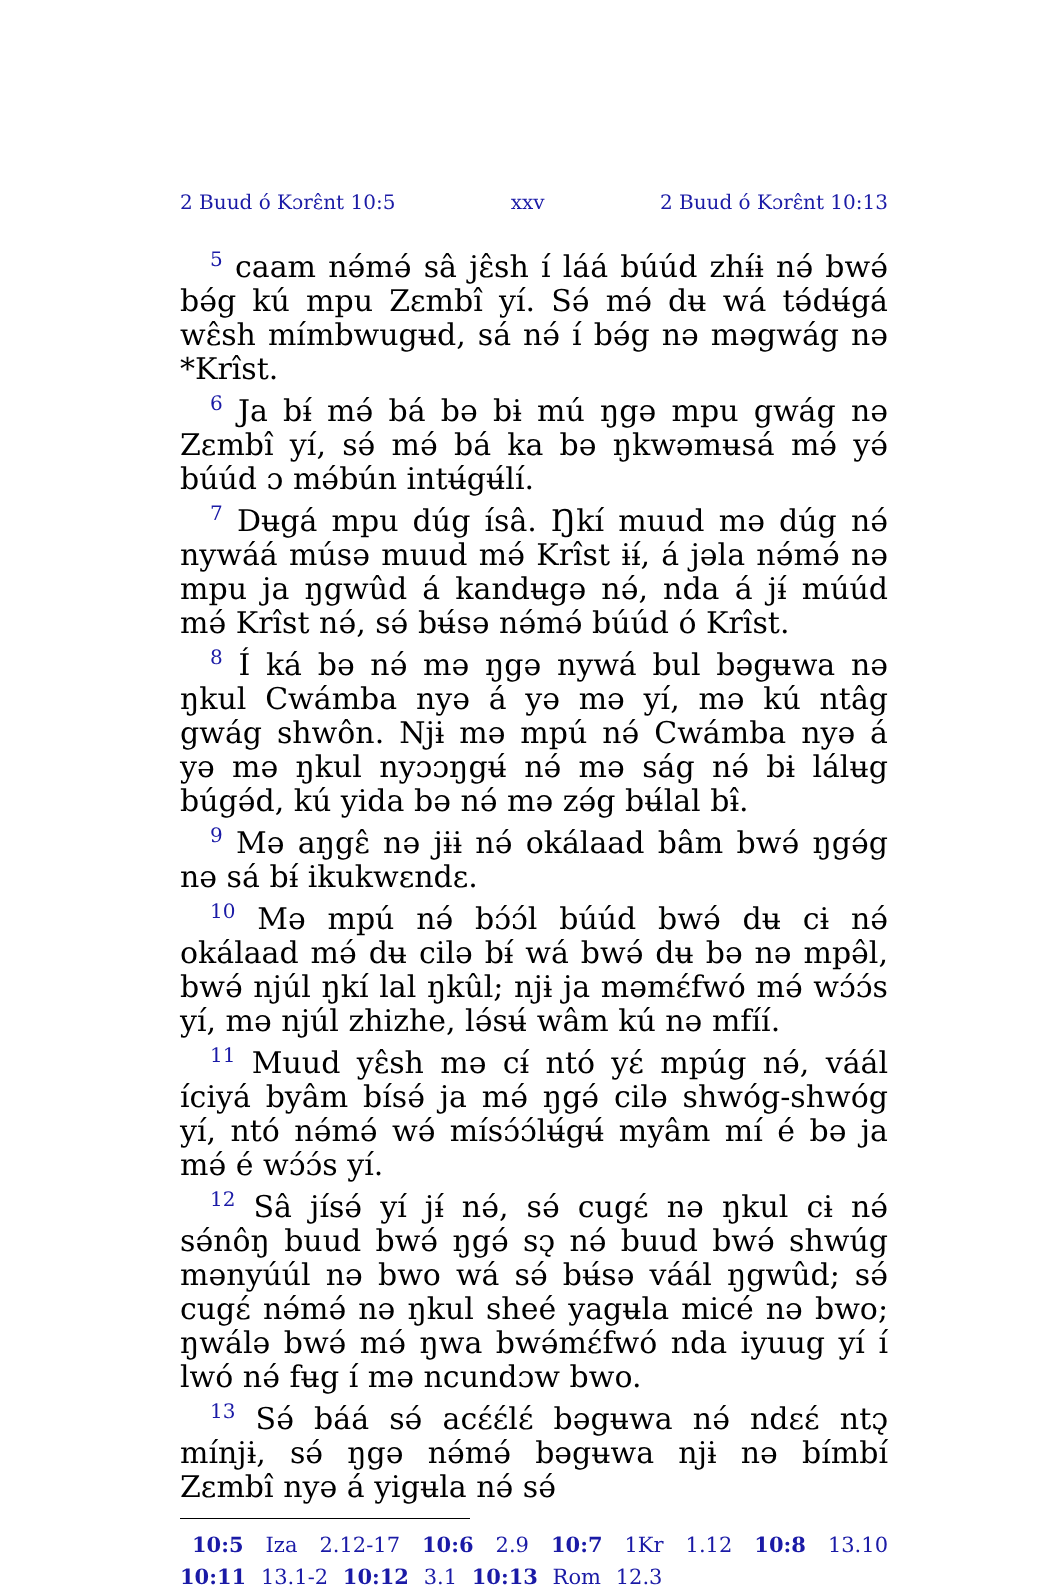2 Buud ó Kɔrɛ̂nt 10:5 xxv 2 Buud ó Kɔrɛ̂nt 10:13
<sup>5</sup> caam nə́mə́ sâ jɛ̂sh í láá búúd zhɨ́ɨ nə́ bwə́ bə́g kú mpu Zɛmbî yí. Sə́ mə́ dʉ wá tə́dʉ́gá wɛ̂sh mímbwugʉd, sá nə́ í bə́g nə məgwág nə *Krîst.
<sup>6</sup> Ja bɨ́ mə́ bá bə bɨ mú ŋgə mpu gwág nə Zɛmbî yí, sə́ mə́ bá ka bə ŋkwəmʉsá mə́ yə́ búúd ɔ mə́bún intʉ́gʉ́lí.
<sup>7</sup> Dʉgá mpu dúg ísâ. Ŋkí muud mə dúg nə́ nywáá músə muud mə́ Krîst ɨɨ́, á jəla nə́mə́ nə mpu ja ŋgwûd á kandʉgə nə́, nda á jɨ́ múúd mə́ Krîst nə́, sə́ bʉ́sə nə́mə́ búúd ó Krîst.
<sup>8</sup> Í ká bə nə́ mə ŋgə nywá bul bəgʉwa nə ŋkul Cwámba nyə á yə mə yí, mə kú ntâg gwág shwôn. Njɨ mə mpú nə́ Cwámba nyə á yə mə ŋkul nyɔɔŋgʉ́ nə́ mə ság nə́ bɨ lálʉg búgə́d, kú yida bə nə́ mə zə́g bʉ́lal bɨ̂.
<sup>9</sup> Mə aŋgɛ̂ nə jɨɨ nə́ okálaad bâm bwə́ ŋgə́g nə sá bɨ́ ikukwɛndɛ.
<sup>10</sup> Mə mpú nə́ bɔ́ɔ́l búúd bwə́ dʉ cɨ nə́ okálaad mə́ dʉ cilə bɨ́ wá bwə́ dʉ bə nə mpə̂l, bwə́ njúl ŋkí lal ŋkûl; njɨ ja məmɛ́fwó mə́ wɔ́ɔ́s yí, mə njúl zhizhe, lə́sʉ́ wâm kú nə mfíí.
<sup>11</sup> Muud yɛ̂sh mə cɨ́ ntó yɛ́ mpúg nə́, váál íciyá byâm bísə́ ja mə́ ŋgə́ cilə shwóg-shwóg yí, ntó nə́mə́ wə́ mísɔ́ɔ́lʉ́gʉ́ myâm mí é bə ja mə́ é wɔ́ɔ́s yí.
<sup>12</sup> Sâ jísə́ yí jɨ́ nə́, sə́ cugɛ́ nə ŋkul cɨ nə́ sə́nôŋ buud bwə́ ŋgə́ sɔ̨ nə́ buud bwə́ shwúg mənyúúl nə bwo wá sə́ bʉ́sə váál ŋgwûd; sə́ cugɛ́ nə́mə́ nə ŋkul sheé yagʉla micé nə bwo; ŋwálə bwə́ mə́ ŋwa bwə́mɛ́fwó nda iyuug yí í lwó nə́ fʉg í mə ncundɔw bwo.
<sup>13</sup> Sə́ báá sə́ acɛ́ɛ́lɛ́ bəgʉwa nə́ ndɛɛ́ ntɔ̨ mínjɨ, sə́ ŋgə nə́mə́ bəgʉwa njɨ nə bímbí Zɛmbî nyə á yigʉla nə́ sə́
10:5 Iza 2.12-17 10:6 2.9 10:7 1Kr 1.12 10:8 13.10 10:11 13.1-2 10:12 3.1 10:13 Rom 12.3